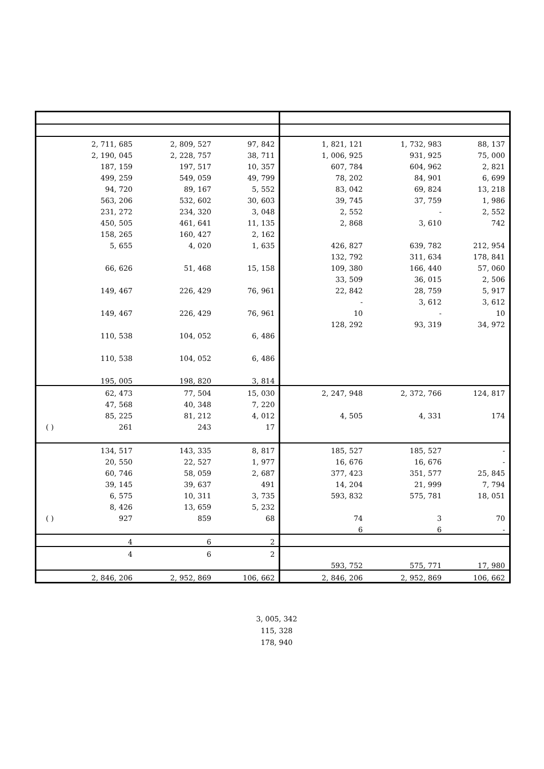| | 2, 711, 685 | 2, 809, 527 | 97, 842 | | 1, 821, 121 | 1, 732, 983 | 88, 137 |
| | 2, 190, 045 | 2, 228, 757 | 38, 711 | | 1, 006, 925 | 931, 925 | 75, 000 |
| | 187, 159 | 197, 517 | 10, 357 | | 607, 784 | 604, 962 | 2, 821 |
| | 499, 259 | 549, 059 | 49, 799 | | 78, 202 | 84, 901 | 6, 699 |
| | 94, 720 | 89, 167 | 5, 552 | | 83, 042 | 69, 824 | 13, 218 |
| | 563, 206 | 532, 602 | 30, 603 | | 39, 745 | 37, 759 | 1, 986 |
| | 231, 272 | 234, 320 | 3, 048 | | 2, 552 | - | 2, 552 |
| | 450, 505 | 461, 641 | 11, 135 | | 2, 868 | 3, 610 | 742 |
| | 158, 265 | 160, 427 | 2, 162 | | | | |
| | 5, 655 | 4, 020 | 1, 635 | | 426, 827 | 639, 782 | 212, 954 |
| | | | | | 132, 792 | 311, 634 | 178, 841 |
| | 66, 626 | 51, 468 | 15, 158 | | 109, 380 | 166, 440 | 57, 060 |
| | | | | | 33, 509 | 36, 015 | 2, 506 |
| | 149, 467 | 226, 429 | 76, 961 | | 22, 842 | 28, 759 | 5, 917 |
| | | | | | - | 3, 612 | 3, 612 |
| | 149, 467 | 226, 429 | 76, 961 | | 10 | - | 10 |
| | | | | | 128, 292 | 93, 319 | 34, 972 |
| | 110, 538 | 104, 052 | 6, 486 | | | | |
| | 110, 538 | 104, 052 | 6, 486 | | | | |
| | 195, 005 | 198, 820 | 3, 814 | | | | |
| | 62, 473 | 77, 504 | 15, 030 | | 2, 247, 948 | 2, 372, 766 | 124, 817 |
| | 47, 568 | 40, 348 | 7, 220 | | | | |
| | 85, 225 | 81, 212 | 4, 012 | | 4, 505 | 4, 331 | 174 |
| ( ) | 261 | 243 | 17 | | | | |
| | 134, 517 | 143, 335 | 8, 817 | | 185, 527 | 185, 527 | - |
| | 20, 550 | 22, 527 | 1, 977 | | 16, 676 | 16, 676 | - |
| | 60, 746 | 58, 059 | 2, 687 | | 377, 423 | 351, 577 | 25, 845 |
| | 39, 145 | 39, 637 | 491 | | 14, 204 | 21, 999 | 7, 794 |
| | 6, 575 | 10, 311 | 3, 735 | | 593, 832 | 575, 781 | 18, 051 |
| | 8, 426 | 13, 659 | 5, 232 | | | | |
| ( ) | 927 | 859 | 68 | | 74 | 3 | 70 |
| | | | | | 6 | 6 | - |
| | 4 | 6 | 2 | | | | |
| | 4 | 6 | 2 | | | | |
| | | | | | 593, 752 | 575, 771 | 17, 980 |
| | 2, 846, 206 | 2, 952, 869 | 106, 662 | | 2, 846, 206 | 2, 952, 869 | 106, 662 |
3, 005, 342
115, 328
178, 940